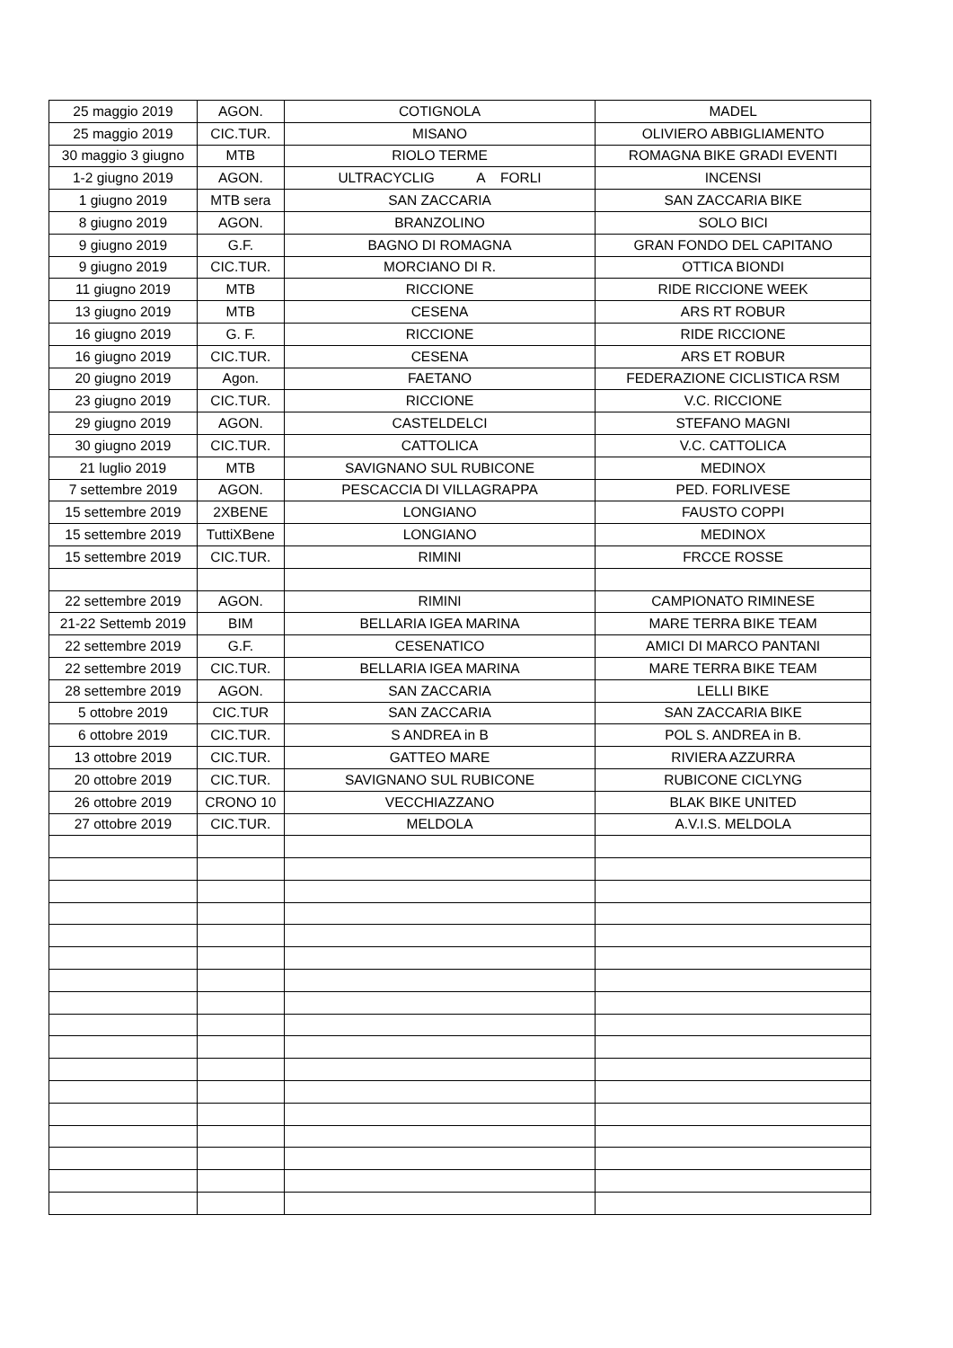| 25 maggio 2019 | AGON. | COTIGNOLA | MADEL |
| 25 maggio 2019 | CIC.TUR. | MISANO | OLIVIERO ABBIGLIAMENTO |
| 30 maggio 3 giugno | MTB | RIOLO TERME | ROMAGNA BIKE GRADI EVENTI |
| 1-2 giugno 2019 | AGON. | ULTRACYCLIG A FORLI | INCENSI |
| 1 giugno 2019 | MTB sera | SAN ZACCARIA | SAN ZACCARIA BIKE |
| 8 giugno 2019 | AGON. | BRANZOLINO | SOLO BICI |
| 9 giugno 2019 | G.F. | BAGNO DI ROMAGNA | GRAN FONDO DEL CAPITANO |
| 9 giugno 2019 | CIC.TUR. | MORCIANO DI R. | OTTICA BIONDI |
| 11 giugno 2019 | MTB | RICCIONE | RIDE RICCIONE WEEK |
| 13 giugno 2019 | MTB | CESENA | ARS RT ROBUR |
| 16 giugno 2019 | G. F. | RICCIONE | RIDE RICCIONE |
| 16 giugno 2019 | CIC.TUR. | CESENA | ARS ET ROBUR |
| 20 giugno 2019 | Agon. | FAETANO | FEDERAZIONE CICLISTICA RSM |
| 23 giugno 2019 | CIC.TUR. | RICCIONE | V.C. RICCIONE |
| 29 giugno 2019 | AGON. | CASTELDELCI | STEFANO MAGNI |
| 30 giugno 2019 | CIC.TUR. | CATTOLICA | V.C. CATTOLICA |
| 21 luglio 2019 | MTB | SAVIGNANO SUL RUBICONE | MEDINOX |
| 7 settembre 2019 | AGON. | PESCACCIA DI VILLAGRAPPA | PED. FORLIVESE |
| 15 settembre 2019 | 2XBENE | LONGIANO | FAUSTO COPPI |
| 15 settembre 2019 | TuttiXBene | LONGIANO | MEDINOX |
| 15 settembre 2019 | CIC.TUR. | RIMINI | FRCCE ROSSE |
| 22 settembre 2019 | AGON. | RIMINI | CAMPIONATO RIMINESE |
| 21-22 Settemb 2019 | BIM | BELLARIA IGEA MARINA | MARE TERRA BIKE TEAM |
| 22 settembre 2019 | G.F. | CESENATICO | AMICI DI MARCO PANTANI |
| 22 settembre 2019 | CIC.TUR. | BELLARIA IGEA MARINA | MARE TERRA BIKE TEAM |
| 28 settembre 2019 | AGON. | SAN ZACCARIA | LELLI BIKE |
| 5 ottobre 2019 | CIC.TUR | SAN ZACCARIA | SAN ZACCARIA BIKE |
| 6 ottobre 2019 | CIC.TUR. | S ANDREA in B | POL S. ANDREA in B. |
| 13 ottobre 2019 | CIC.TUR. | GATTEO MARE | RIVIERA AZZURRA |
| 20 ottobre 2019 | CIC.TUR. | SAVIGNANO SUL RUBICONE | RUBICONE CICLYNG |
| 26 ottobre 2019 | CRONO 10 | VECCHIAZZANO | BLAK BIKE UNITED |
| 27 ottobre 2019 | CIC.TUR. | MELDOLA | A.V.I.S. MELDOLA |